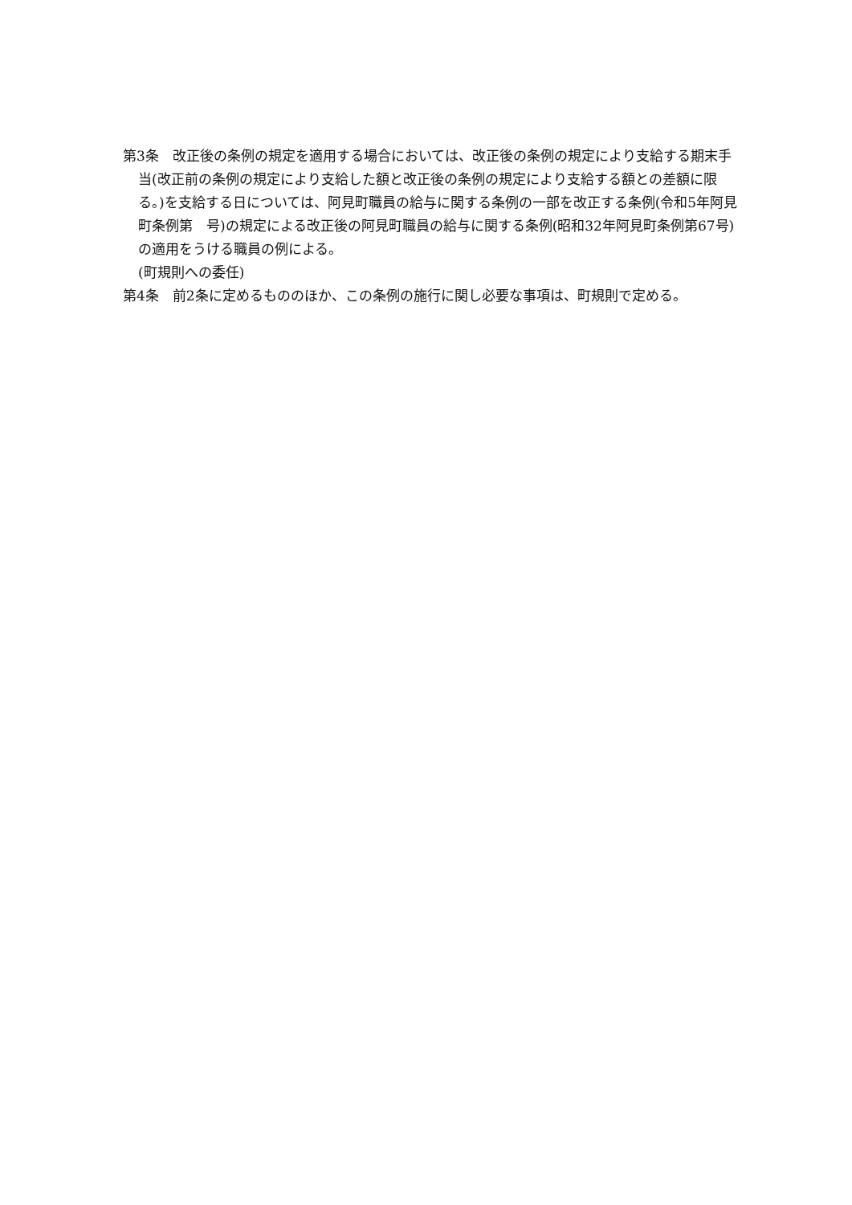第3条　改正後の条例の規定を適用する場合においては、改正後の条例の規定により支給する期末手当(改正前の条例の規定により支給した額と改正後の条例の規定により支給する額との差額に限る。)を支給する日については、阿見町職員の給与に関する条例の一部を改正する条例(令和5年阿見町条例第　号)の規定による改正後の阿見町職員の給与に関する条例(昭和32年阿見町条例第67号)の適用をうける職員の例による。
(町規則への委任)
第4条　前2条に定めるもののほか、この条例の施行に関し必要な事項は、町規則で定める。